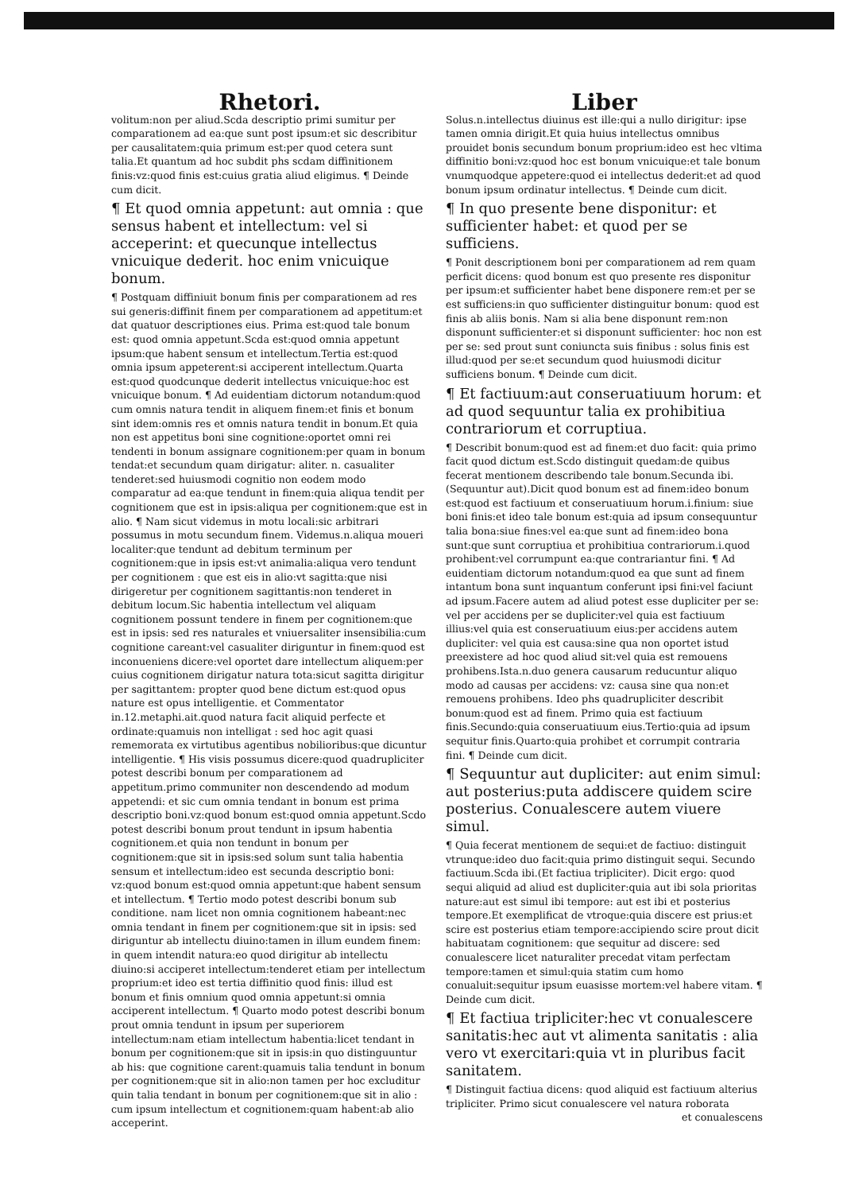Rhetori.
volitum:non per aliud.Scda descriptio primi sumitur per comparationem ad ea:que sunt post ipsum:et sic describitur per causalitatem:quia primum est:per quod cetera sunt talia.Et quantum ad hoc subdit phs scdam diffinitionem finis:vz:quod finis est:cuius gratia aliud eligimus. ¶ Deinde cum dicit.
¶ Et quod omnia appetunt: aut omnia : que sensus habent et intellectum: vel si acceperint: et quecunque intellectus vnicuique dederit. hoc enim vnicuique bonum.
¶ Postquam diffiniuit bonum finis per comparationem ad res sui generis:diffinit finem per comparationem ad appetitum:et dat quatuor descriptiones eius. Prima est:quod tale bonum est: quod omnia appetunt.Scda est:quod omnia appetunt ipsum:que habent sensum et intellectum.Tertia est:quod omnia ipsum appeterent:si acciperent intellectum.Quarta est:quod quodcunque dederit intellectus vnicuique:hoc est vnicuique bonum. ¶ Ad euidentiam dictorum notandum:quod cum omnis natura tendit in aliquem finem:et finis et bonum sint idem:omnis res et omnis natura tendit in bonum.Et quia non est appetitus boni sine cognitione:oportet omni rei tendenti in bonum assignare cognitionem:per quam in bonum tendat:et secundum quam dirigatur: aliter. n. casualiter tenderet:sed huiusmodi cognitio non eodem modo comparatur ad ea:que tendunt in finem:quia aliqua tendit per cognitionem que est in ipsis:aliqua per cognitionem:que est in alio. ¶ Nam sicut videmus in motu locali:sic arbitrari possumus in motu secundum finem. Videmus.n.aliqua moueri localiter:que tendunt ad debitum terminum per cognitionem:que in ipsis est:vt animalia:aliqua vero tendunt per cognitionem : que est eis in alio:vt sagitta:que nisi dirigeretur per cognitionem sagittantis:non tenderet in debitum locum.Sic habentia intellectum vel aliquam cognitionem possunt tendere in finem per cognitionem:que est in ipsis: sed res naturales et vniuersaliter insensibilia:cum cognitione careant:vel casualiter diriguntur in finem:quod est inconueniens dicere:vel oportet dare intellectum aliquem:per cuius cognitionem dirigatur natura tota:sicut sagitta dirigitur per sagittantem: propter quod bene dictum est:quod opus nature est opus intelligentie. et Commentator in.12.metaphi.ait.quod natura facit aliquid perfecte et ordinate:quamuis non intelligat : sed hoc agit quasi rememorata ex virtutibus agentibus nobilioribus:que dicuntur intelligentie. ¶ His visis possumus dicere:quod quadrupliciter potest describi bonum per comparationem ad appetitum.primo communiter non descendendo ad modum appetendi: et sic cum omnia tendant in bonum est prima descriptio boni.vz:quod bonum est:quod omnia appetunt.Scdo potest describi bonum prout tendunt in ipsum habentia cognitionem.et quia non tendunt in bonum per cognitionem:que sit in ipsis:sed solum sunt talia habentia sensum et intellectum:ideo est secunda descriptio boni: vz:quod bonum est:quod omnia appetunt:que habent sensum et intellectum. ¶ Tertio modo potest describi bonum sub conditione. nam licet non omnia cognitionem habeant:nec omnia tendant in finem per cognitionem:que sit in ipsis: sed diriguntur ab intellectu diuino:tamen in illum eundem finem: in quem intendit natura:eo quod dirigitur ab intellectu diuino:si acciperet intellectum:tenderet etiam per intellectum proprium:et ideo est tertia diffinitio quod finis: illud est bonum et finis omnium quod omnia appetunt:si omnia acciperent intellectum. ¶ Quarto modo potest describi bonum prout omnia tendunt in ipsum per superiorem intellectum:nam etiam intellectum habentia:licet tendant in bonum per cognitionem:que sit in ipsis:in quo distinguuntur ab his: que cognitione carent:quamuis talia tendunt in bonum per cognitionem:que sit in alio:non tamen per hoc excluditur quin talia tendant in bonum per cognitionem:que sit in alio : cum ipsum intellectum et cognitionem:quam habent:ab alio acceperint.
Liber
Solus.n.intellectus diuinus est ille:qui a nullo dirigitur: ipse tamen omnia dirigit.Et quia huius intellectus omnibus prouidet bonis secundum bonum proprium:ideo est hec vltima diffinitio boni:vz:quod hoc est bonum vnicuique:et tale bonum vnumquodque appetere:quod ei intellectus dederit:et ad quod bonum ipsum ordinatur intellectus. ¶ Deinde cum dicit.
¶ In quo presente bene disponitur: et sufficienter habet: et quod per se sufficiens.
¶ Ponit descriptionem boni per comparationem ad rem quam perficit dicens: quod bonum est quo presente res disponitur per ipsum:et sufficienter habet bene disponere rem:et per se est sufficiens:in quo sufficienter distinguitur bonum: quod est finis ab aliis bonis. Nam si alia bene disponunt rem:non disponunt sufficienter:et si disponunt sufficienter: hoc non est per se: sed prout sunt coniuncta suis finibus : solus finis est illud:quod per se:et secundum quod huiusmodi dicitur sufficiens bonum. ¶ Deinde cum dicit.
¶ Et factiuum:aut conseruatiuum horum: et ad quod sequuntur talia ex prohibitiua contrariorum et corruptiua.
¶ Describit bonum:quod est ad finem:et duo facit: quia primo facit quod dictum est.Scdo distinguit quedam:de quibus fecerat mentionem describendo tale bonum.Secunda ibi.(Sequuntur aut).Dicit quod bonum est ad finem:ideo bonum est:quod est factiuum et conseruatiuum horum.i.finium: siue boni finis:et ideo tale bonum est:quia ad ipsum consequuntur talia bona:siue fines:vel ea:que sunt ad finem:ideo bona sunt:que sunt corruptiua et prohibitiua contrariorum.i.quod prohibent:vel corrumpunt ea:que contrariantur fini. ¶ Ad euidentiam dictorum notandum:quod ea que sunt ad finem intantum bona sunt inquantum conferunt ipsi fini:vel faciunt ad ipsum.Facere autem ad aliud potest esse dupliciter per se: vel per accidens per se dupliciter:vel quia est factiuum illius:vel quia est conseruatiuum eius:per accidens autem dupliciter: vel quia est causa:sine qua non oportet istud preexistere ad hoc quod aliud sit:vel quia est remouens prohibens.Ista.n.duo genera causarum reducuntur aliquo modo ad causas per accidens: vz: causa sine qua non:et remouens prohibens. Ideo phs quadrupliciter describit bonum:quod est ad finem. Primo quia est factiuum finis.Secundo:quia conseruatiuum eius.Tertio:quia ad ipsum sequitur finis.Quarto:quia prohibet et corrumpit contraria fini. ¶ Deinde cum dicit.
¶ Sequuntur aut dupliciter: aut enim simul: aut posterius:puta addiscere quidem scire posterius. Conualescere autem viuere simul.
¶ Quia fecerat mentionem de sequi:et de factiuo: distinguit vtrunque:ideo duo facit:quia primo distinguit sequi. Secundo factiuum.Scda ibi.(Et factiua tripliciter). Dicit ergo: quod sequi aliquid ad aliud est dupliciter:quia aut ibi sola prioritas nature:aut est simul ibi tempore: aut est ibi et posterius tempore.Et exemplificat de vtroque:quia discere est prius:et scire est posterius etiam tempore:accipiendo scire prout dicit habituatam cognitionem: que sequitur ad discere: sed conualescere licet naturaliter precedat vitam perfectam tempore:tamen et simul:quia statim cum homo conualuit:sequitur ipsum euasisse mortem:vel habere vitam. ¶ Deinde cum dicit.
¶ Et factiua tripliciter:hec vt conualescere sanitatis:hec aut vt alimenta sanitatis : alia vero vt exercitari:quia vt in pluribus facit sanitatem.
¶ Distinguit factiua dicens: quod aliquid est factiuum alterius tripliciter. Primo sicut conualescere vel natura roborata
et conualescens